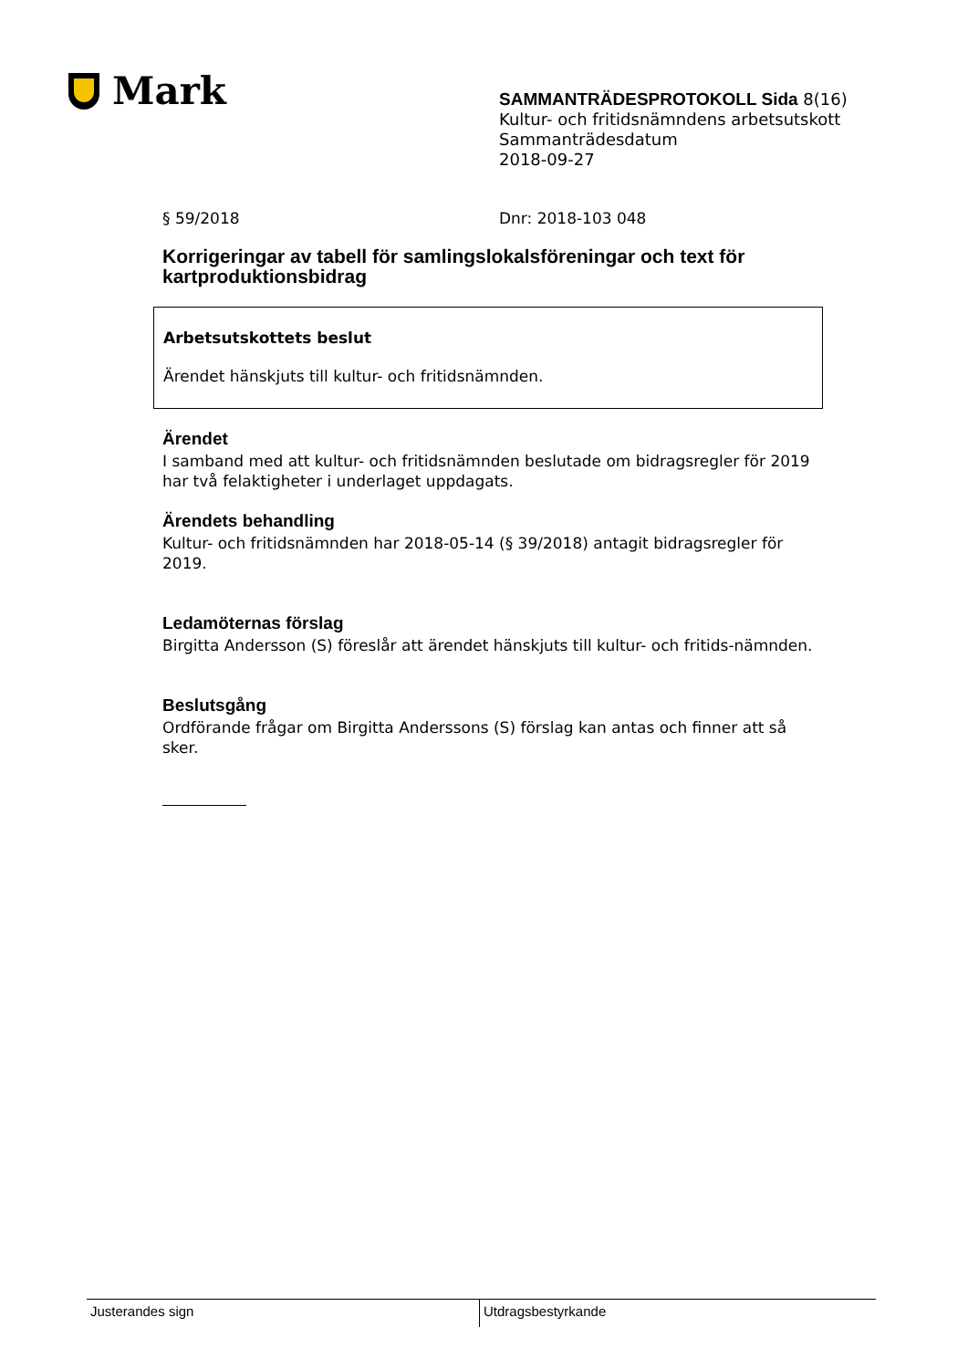Mark
SAMMANTRÄDESPROTOKOLL Sida 8(16)
Kultur- och fritidsnämndens arbetsutskott
Sammanträdesdatum
2018-09-27
§ 59/2018 Dnr: 2018-103 048
Korrigeringar av tabell för samlingslokalsföreningar och text för kartproduktionsbidrag
Arbetsutskottets beslut
Ärendet hänskjuts till kultur- och fritidsnämnden.
Ärendet
I samband med att kultur- och fritidsnämnden beslutade om bidragsregler för 2019 har två felaktigheter i underlaget uppdagats.
Ärendets behandling
Kultur- och fritidsnämnden har 2018-05-14 (§ 39/2018) antagit bidragsregler för 2019.
Ledamöternas förslag
Birgitta Andersson (S) föreslår att ärendet hänskjuts till kultur- och fritids-nämnden.
Beslutsgång
Ordförande frågar om Birgitta Anderssons (S) förslag kan antas och finner att så sker.
Justerandes sign Utdragsbestyrkande